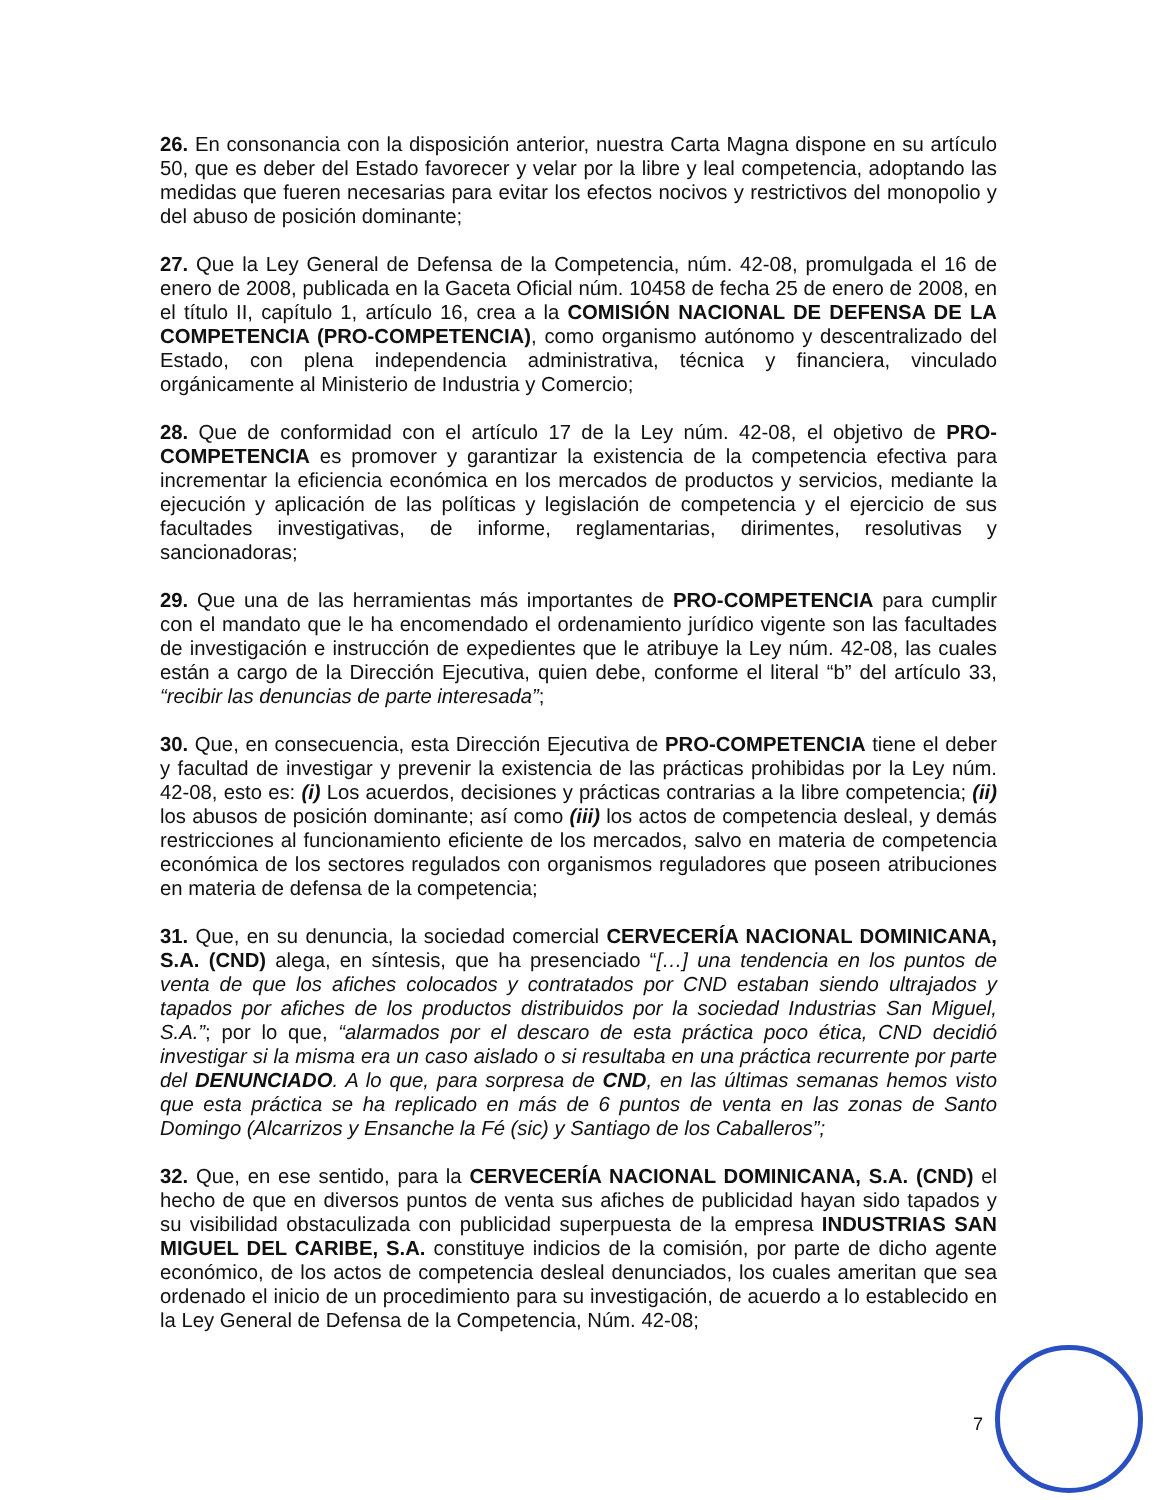26. En consonancia con la disposición anterior, nuestra Carta Magna dispone en su artículo 50, que es deber del Estado favorecer y velar por la libre y leal competencia, adoptando las medidas que fueren necesarias para evitar los efectos nocivos y restrictivos del monopolio y del abuso de posición dominante;
27. Que la Ley General de Defensa de la Competencia, núm. 42-08, promulgada el 16 de enero de 2008, publicada en la Gaceta Oficial núm. 10458 de fecha 25 de enero de 2008, en el título II, capítulo 1, artículo 16, crea a la COMISIÓN NACIONAL DE DEFENSA DE LA COMPETENCIA (PRO-COMPETENCIA), como organismo autónomo y descentralizado del Estado, con plena independencia administrativa, técnica y financiera, vinculado orgánicamente al Ministerio de Industria y Comercio;
28. Que de conformidad con el artículo 17 de la Ley núm. 42-08, el objetivo de PRO-COMPETENCIA es promover y garantizar la existencia de la competencia efectiva para incrementar la eficiencia económica en los mercados de productos y servicios, mediante la ejecución y aplicación de las políticas y legislación de competencia y el ejercicio de sus facultades investigativas, de informe, reglamentarias, dirimentes, resolutivas y sancionadoras;
29. Que una de las herramientas más importantes de PRO-COMPETENCIA para cumplir con el mandato que le ha encomendado el ordenamiento jurídico vigente son las facultades de investigación e instrucción de expedientes que le atribuye la Ley núm. 42-08, las cuales están a cargo de la Dirección Ejecutiva, quien debe, conforme el literal “b” del artículo 33, “recibir las denuncias de parte interesada”;
30. Que, en consecuencia, esta Dirección Ejecutiva de PRO-COMPETENCIA tiene el deber y facultad de investigar y prevenir la existencia de las prácticas prohibidas por la Ley núm. 42-08, esto es: (i) Los acuerdos, decisiones y prácticas contrarias a la libre competencia; (ii) los abusos de posición dominante; así como (iii) los actos de competencia desleal, y demás restricciones al funcionamiento eficiente de los mercados, salvo en materia de competencia económica de los sectores regulados con organismos reguladores que poseen atribuciones en materia de defensa de la competencia;
31. Que, en su denuncia, la sociedad comercial CERVECERÍA NACIONAL DOMINICANA, S.A. (CND) alega, en síntesis, que ha presenciado “[…] una tendencia en los puntos de venta de que los afiches colocados y contratados por CND estaban siendo ultrajados y tapados por afiches de los productos distribuidos por la sociedad Industrias San Miguel, S.A.”; por lo que, “alarmados por el descaro de esta práctica poco ética, CND decidió investigar si la misma era un caso aislado o si resultaba en una práctica recurrente por parte del DENUNCIADO. A lo que, para sorpresa de CND, en las últimas semanas hemos visto que esta práctica se ha replicado en más de 6 puntos de venta en las zonas de Santo Domingo (Alcarrizos y Ensanche la Fé (sic) y Santiago de los Caballeros”;
32. Que, en ese sentido, para la CERVECERÍA NACIONAL DOMINICANA, S.A. (CND) el hecho de que en diversos puntos de venta sus afiches de publicidad hayan sido tapados y su visibilidad obstaculizada con publicidad superpuesta de la empresa INDUSTRIAS SAN MIGUEL DEL CARIBE, S.A. constituye indicios de la comisión, por parte de dicho agente económico, de los actos de competencia desleal denunciados, los cuales ameritan que sea ordenado el inicio de un procedimiento para su investigación, de acuerdo a lo establecido en la Ley General de Defensa de la Competencia, Núm. 42-08;
7